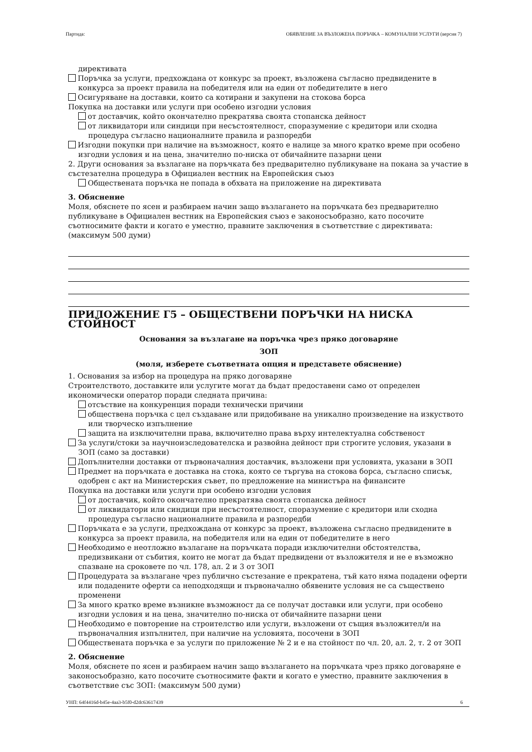Партида: ОБЯВЛЕНИЕ ЗА ВЪЗЛОЖЕНА ПОРЪЧКА – КОМУНАЛНИ УСЛУГИ (версия 7)
директивата
Поръчка за услуги, предхождана от конкурс за проект, възложена съгласно предвидените в конкурса за проект правила на победителя или на един от победителите в него
Осигуряване на доставки, които са котирани и закупени на стокова борса
Покупка на доставки или услуги при особено изгодни условия
от доставчик, който окончателно прекратява своята стопанска дейност
от ликвидатори или синдици при несъстоятелност, споразумение с кредитори или сходна процедура съгласно националните правила и разпоредби
Изгодни покупки при наличие на възможност, която е налице за много кратко време при особено изгодни условия и на цена, значително по-ниска от обичайните пазарни цени
2. Други основания за възлагане на поръчката без предварително публикуване на покана за участие в състезателна процедура в Официален вестник на Европейския съюз
Обществената поръчка не попада в обхвата на приложение на директивата
3. Обяснение
Моля, обяснете по ясен и разбираем начин защо възлагането на поръчката без предварително публикуване в Официален вестник на Европейския съюз е законосъобразно, като посочите съотносимите факти и когато е уместно, правните заключения в съответствие с директивата: (максимум 500 думи)
ПРИЛОЖЕНИЕ Г5 – ОБЩЕСТВЕНИ ПОРЪЧКИ НА НИСКА СТОЙНОСТ
Основания за възлагане на поръчка чрез пряко договаряне
ЗОП
(моля, изберете съответната опция и представете обяснение)
1. Основания за избор на процедура на пряко договаряне
Строителството, доставките или услугите могат да бъдат предоставени само от определен икономически оператор поради следната причина:
отсъствие на конкуренция поради технически причини
обществена поръчка с цел създаване или придобиване на уникално произведение на изкуството или творческо изпълнение
защита на изключителни права, включително права върху интелектуална собственост
За услуги/стоки за научноизследователска и развойна дейност при строгите условия, указани в ЗОП (само за доставки)
Допълнителни доставки от първоначалния доставчик, възложени при условията, указани в ЗОП
Предмет на поръчката е доставка на стока, която се търгува на стокова борса, съгласно списък, одобрен с акт на Министерския съвет, по предложение на министъра на финансите
Покупка на доставки или услуги при особено изгодни условия
от доставчик, който окончателно прекратява своята стопанска дейност
от ликвидатори или синдици при несъстоятелност, споразумение с кредитори или сходна процедура съгласно националните правила и разпоредби
Поръчката е за услуги, предхождана от конкурс за проект, възложена съгласно предвидените в конкурса за проект правила, на победителя или на един от победителите в него
Необходимо е неотложно възлагане на поръчката поради изключителни обстоятелства, предизвикани от събития, които не могат да бъдат предвидени от възложителя и не е възможно спазване на сроковете по чл. 178, ал. 2 и 3 от ЗОП
Процедурата за възлагане чрез публично състезание е прекратена, тъй като няма подадени оферти или подадените оферти са неподходящи и първоначално обявените условия не са съществено променени
За много кратко време възникне възможност да се получат доставки или услуги, при особено изгодни условия и на цена, значително по-ниска от обичайните пазарни цени
Необходимо е повторение на строителство или услуги, възложени от същия възложител/и на първоначалния изпълнител, при наличие на условията, посочени в ЗОП
Обществената поръчка е за услуги по приложение № 2 и е на стойност по чл. 20, ал. 2, т. 2 от ЗОП
2. Обяснение
Моля, обяснете по ясен и разбираем начин защо възлагането на поръчката чрез пряко договаряне е законосъобразно, като посочите съотносимите факти и когато е уместно, правните заключения в съответствие със ЗОП: (максимум 500 думи)
УНП: 64f4416d-b45e-4aa3-b5f0-d2dc63617439 6